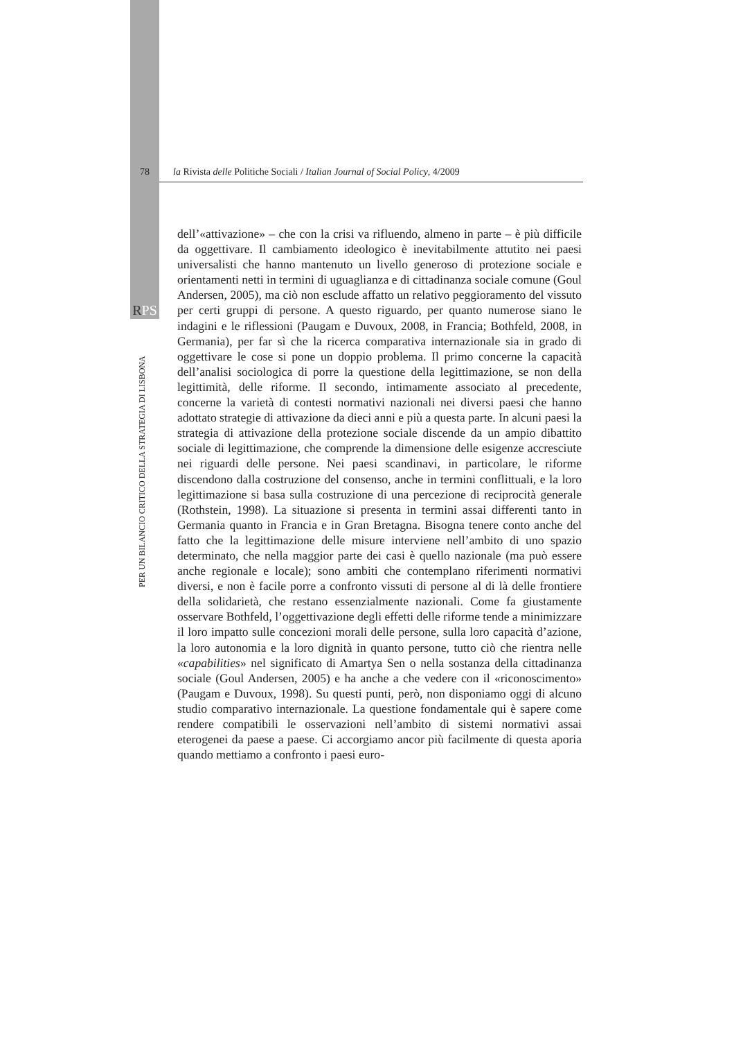78 la Rivista delle Politiche Sociali / Italian Journal of Social Policy, 4/2009
RPS
PER UN BILANCIO CRITICO DELLA STRATEGIA DI LISBONA
dell’«attivazione» – che con la crisi va rifluendo, almeno in parte – è più difficile da oggettivare. Il cambiamento ideologico è inevitabilmente attutito nei paesi universalisti che hanno mantenuto un livello generoso di protezione sociale e orientamenti netti in termini di uguaglianza e di cittadinanza sociale comune (Goul Andersen, 2005), ma ciò non esclude affatto un relativo peggioramento del vissuto per certi gruppi di persone. A questo riguardo, per quanto numerose siano le indagini e le riflessioni (Paugam e Duvoux, 2008, in Francia; Bothfeld, 2008, in Germania), per far sì che la ricerca comparativa internazionale sia in grado di oggettivare le cose si pone un doppio problema. Il primo concerne la capacità dell’analisi sociologica di porre la questione della legittimazione, se non della legittimità, delle riforme. Il secondo, intimamente associato al precedente, concerne la varietà di contesti normativi nazionali nei diversi paesi che hanno adottato strategie di attivazione da dieci anni e più a questa parte. In alcuni paesi la strategia di attivazione della protezione sociale discende da un ampio dibattito sociale di legittimazione, che comprende la dimensione delle esigenze accresciute nei riguardi delle persone. Nei paesi scandinavi, in particolare, le riforme discendono dalla costruzione del consenso, anche in termini conflittuali, e la loro legittimazione si basa sulla costruzione di una percezione di reciprocità generale (Rothstein, 1998). La situazione si presenta in termini assai differenti tanto in Germania quanto in Francia e in Gran Bretagna. Bisogna tenere conto anche del fatto che la legittimazione delle misure interviene nell’ambito di uno spazio determinato, che nella maggior parte dei casi è quello nazionale (ma può essere anche regionale e locale); sono ambiti che contemplano riferimenti normativi diversi, e non è facile porre a confronto vissuti di persone al di là delle frontiere della solidarietà, che restano essenzialmente nazionali. Come fa giustamente osservare Bothfeld, l’oggettivazione degli effetti delle riforme tende a minimizzare il loro impatto sulle concezioni morali delle persone, sulla loro capacità d’azione, la loro autonomia e la loro dignità in quanto persone, tutto ciò che rientra nelle «capabilities» nel significato di Amartya Sen o nella sostanza della cittadinanza sociale (Goul Andersen, 2005) e ha anche a che vedere con il «riconoscimento» (Paugam e Duvoux, 1998). Su questi punti, però, non disponiamo oggi di alcuno studio comparativo internazionale. La questione fondamentale qui è sapere come rendere compatibili le osservazioni nell’ambito di sistemi normativi assai eterogenei da paese a paese. Ci accorgiamo ancor più facilmente di questa aporia quando mettiamo a confronto i paesi euro-